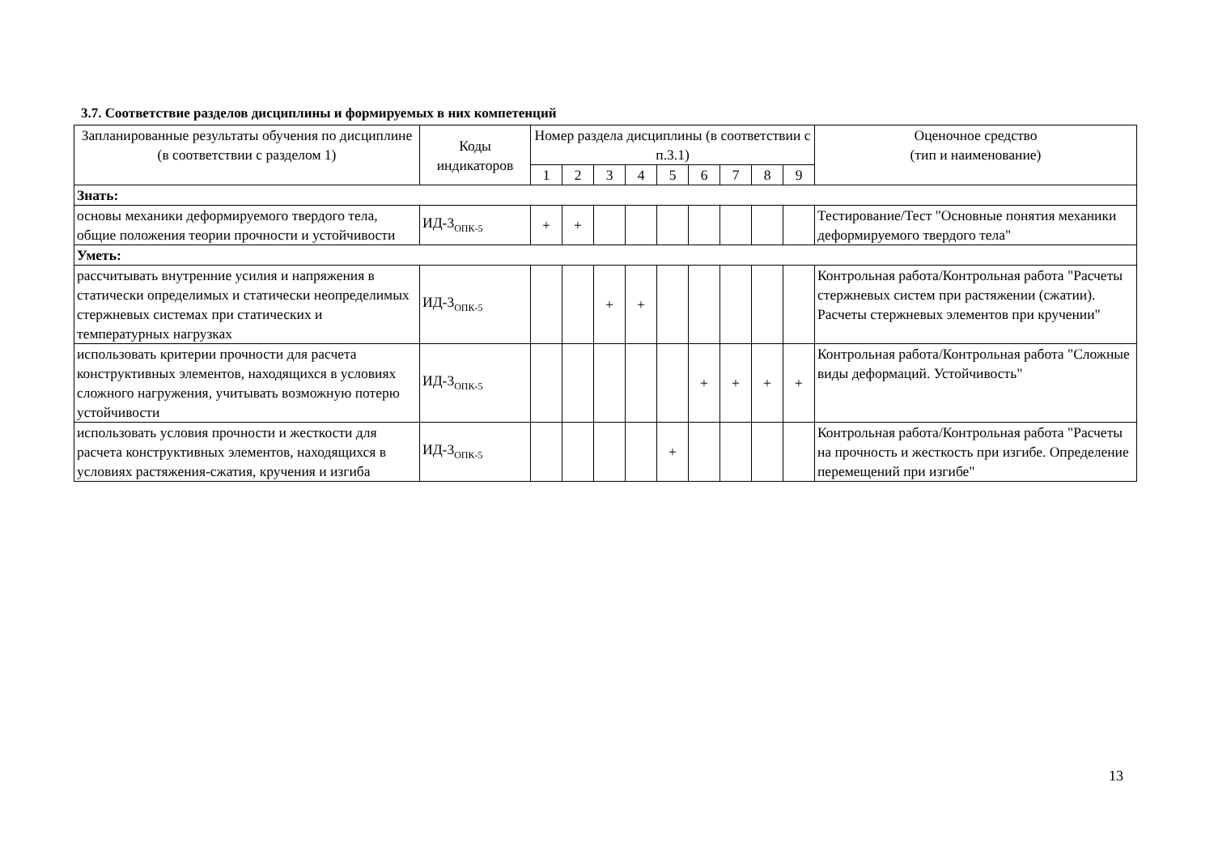3.7. Соответствие разделов дисциплины и формируемых в них компетенций
| Запланированные результаты обучения по дисциплине (в соответствии с разделом 1) | Коды индикаторов | Номер раздела дисциплины (в соответствии с п.3.1) | | | | | | | | | Оценочное средство (тип и наименование) |
| --- | --- | --- | --- | --- | --- | --- | --- | --- | --- | --- | --- |
| | | 1 | 2 | 3 | 4 | 5 | 6 | 7 | 8 | 9 | |
| Знать: | | | | | | | | | | | |
| основы механики деформируемого твердого тела, общие положения теории прочности и устойчивости | ИД-3<sub>ОПК-5</sub> | + | + | | | | | | | | Тестирование/Тест "Основные понятия механики деформируемого твердого тела" |
| Уметь: | | | | | | | | | | | |
| рассчитывать внутренние усилия и напряжения в статически определимых и статически неопределимых стержневых системах при статических и температурных нагрузках | ИД-3<sub>ОПК-5</sub> | | | + | + | | | | | | Контрольная работа/Контрольная работа "Расчеты стержневых систем при растяжении (сжатии). Расчеты стержневых элементов при кручении" |
| использовать критерии прочности для расчета конструктивных элементов, находящихся в условиях сложного нагружения, учитывать возможную потерю устойчивости | ИД-3<sub>ОПК-5</sub> | | | | | | + | + | + | + | Контрольная работа/Контрольная работа "Сложные виды деформаций. Устойчивость" |
| использовать условия прочности и жесткости для расчета конструктивных элементов, находящихся в условиях растяжения-сжатия, кручения и изгиба | ИД-3<sub>ОПК-5</sub> | | | | | + | | | | | Контрольная работа/Контрольная работа "Расчеты на прочность и жесткость при изгибе. Определение перемещений при изгибе" |
13